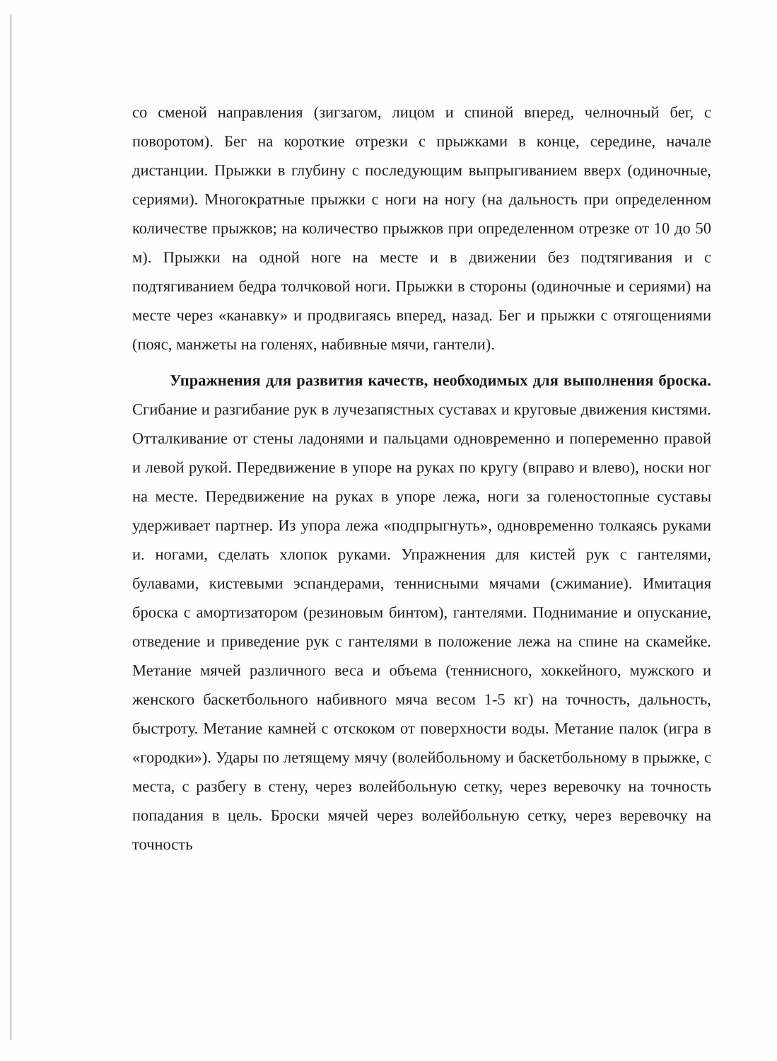со сменой направления (зигзагом, лицом и спиной вперед, челночный бег, с поворотом). Бег на короткие отрезки с прыжками в конце, середине, начале дистанции. Прыжки в глубину с последующим выпрыгиванием вверх (одиночные, сериями). Многократные прыжки с ноги на ногу (на дальность при определенном количестве прыжков; на количество прыжков при определенном отрезке от 10 до 50 м). Прыжки на одной ноге на месте и в движении без подтягивания и с подтягиванием бедра толчковой ноги. Прыжки в стороны (одиночные и сериями) на месте через «канавку» и продвигаясь вперед, назад. Бег и прыжки с отягощениями (пояс, манжеты на голенях, набивные мячи, гантели).
Упражнения для развития качеств, необходимых для выполнения броска. Сгибание и разгибание рук в лучезапястных суставах и круговые движения кистями. Отталкивание от стены ладонями и пальцами одновременно и попеременно правой и левой рукой. Передвижение в упоре на руках по кругу (вправо и влево), носки ног на месте. Передвижение на руках в упоре лежа, ноги за голеностопные суставы удерживает партнер. Из упора лежа «подпрыгнуть», одновременно толкаясь руками и. ногами, сделать хлопок руками. Упражнения для кистей рук с гантелями, булавами, кистевыми эспандерами, теннисными мячами (сжимание). Имитация броска с амортизатором (резиновым бинтом), гантелями. Поднимание и опускание, отведение и приведение рук с гантелями в положение лежа на спине на скамейке. Метание мячей различного веса и объема (теннисного, хоккейного, мужского и женского баскетбольного набивного мяча весом 1-5 кг) на точность, дальность, быстроту. Метание камней с отскоком от поверхности воды. Метание палок (игра в «городки»). Удары по летящему мячу (волейбольному и баскетбольному в прыжке, с места, с разбегу в стену, через волейбольную сетку, через веревочку на точность попадания в цель. Броски мячей через волейбольную сетку, через веревочку на точность